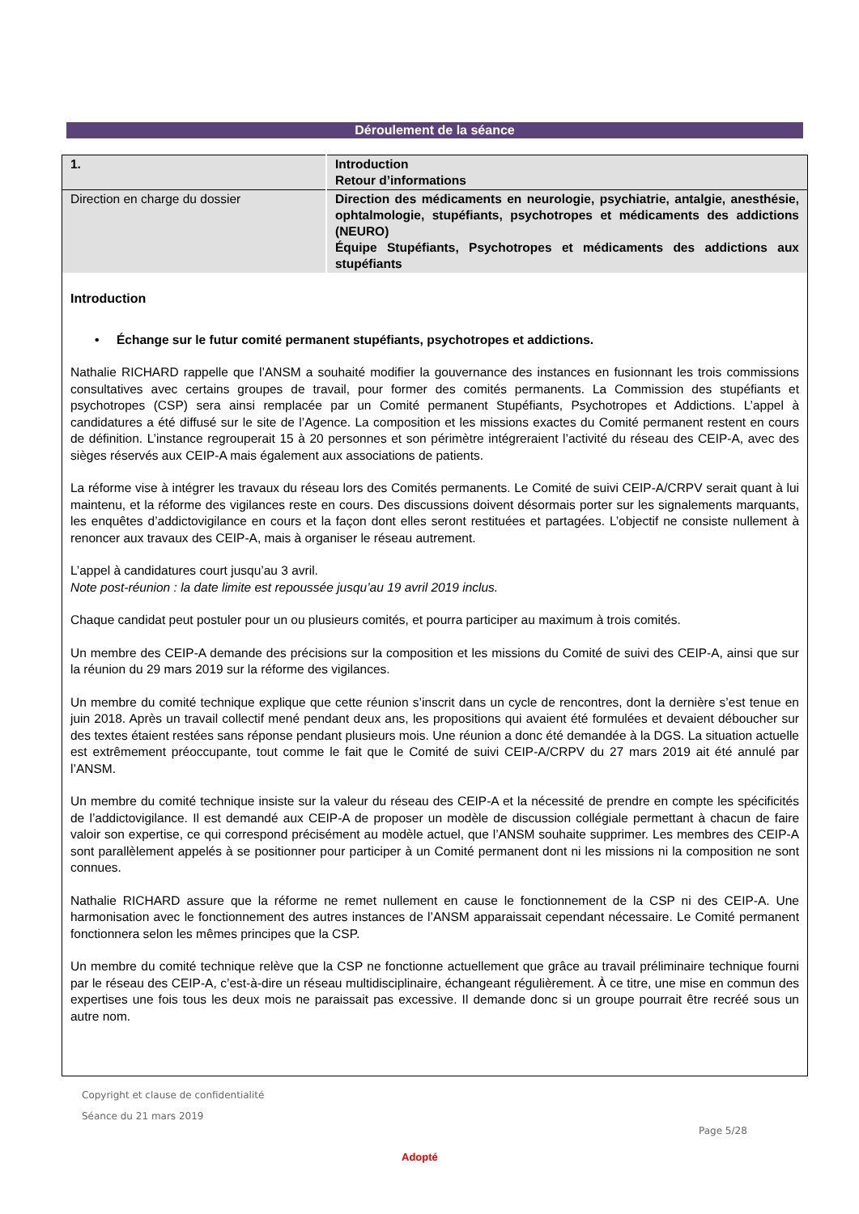Déroulement de la séance
| 1. | Introduction Retour d’informations |
| Direction en charge du dossier | Direction des médicaments en neurologie, psychiatrie, antalgie, anesthésie, ophtalmologie, stupéfiants, psychotropes et médicaments des addictions (NEURO) Équipe Stupéfiants, Psychotropes et médicaments des addictions aux stupéfiants |
Introduction
• Échange sur le futur comité permanent stupéfiants, psychotropes et addictions.
Nathalie RICHARD rappelle que l’ANSM a souhaité modifier la gouvernance des instances en fusionnant les trois commissions consultatives avec certains groupes de travail, pour former des comités permanents. La Commission des stupéfiants et psychotropes (CSP) sera ainsi remplacée par un Comité permanent Stupéfiants, Psychotropes et Addictions. L’appel à candidatures a été diffusé sur le site de l’Agence. La composition et les missions exactes du Comité permanent restent en cours de définition. L’instance regrouperait 15 à 20 personnes et son périmètre intégreraient l’activité du réseau des CEIP-A, avec des sièges réservés aux CEIP-A mais également aux associations de patients.
La réforme vise à intégrer les travaux du réseau lors des Comités permanents. Le Comité de suivi CEIP-A/CRPV serait quant à lui maintenu, et la réforme des vigilances reste en cours. Des discussions doivent désormais porter sur les signalements marquants, les enquêtes d’addictovigilance en cours et la façon dont elles seront restituées et partagées. L’objectif ne consiste nullement à renoncer aux travaux des CEIP-A, mais à organiser le réseau autrement.
L’appel à candidatures court jusqu’au 3 avril.
Note post-réunion : la date limite est repoussée jusqu’au 19 avril 2019 inclus.
Chaque candidat peut postuler pour un ou plusieurs comités, et pourra participer au maximum à trois comités.
Un membre des CEIP-A demande des précisions sur la composition et les missions du Comité de suivi des CEIP-A, ainsi que sur la réunion du 29 mars 2019 sur la réforme des vigilances.
Un membre du comité technique explique que cette réunion s’inscrit dans un cycle de rencontres, dont la dernière s’est tenue en juin 2018. Après un travail collectif mené pendant deux ans, les propositions qui avaient été formulées et devaient déboucher sur des textes étaient restées sans réponse pendant plusieurs mois. Une réunion a donc été demandée à la DGS. La situation actuelle est extrêmement préoccupante, tout comme le fait que le Comité de suivi CEIP-A/CRPV du 27 mars 2019 ait été annulé par l’ANSM.
Un membre du comité technique insiste sur la valeur du réseau des CEIP-A et la nécessité de prendre en compte les spécificités de l’addictovigilance. Il est demandé aux CEIP-A de proposer un modèle de discussion collégiale permettant à chacun de faire valoir son expertise, ce qui correspond précisément au modèle actuel, que l’ANSM souhaite supprimer. Les membres des CEIP-A sont parallèlement appelés à se positionner pour participer à un Comité permanent dont ni les missions ni la composition ne sont connues.
Nathalie RICHARD assure que la réforme ne remet nullement en cause le fonctionnement de la CSP ni des CEIP-A. Une harmonisation avec le fonctionnement des autres instances de l’ANSM apparaissait cependant nécessaire. Le Comité permanent fonctionnera selon les mêmes principes que la CSP.
Un membre du comité technique relève que la CSP ne fonctionne actuellement que grâce au travail préliminaire technique fourni par le réseau des CEIP-A, c’est-à-dire un réseau multidisciplinaire, échangeant régulièrement. À ce titre, une mise en commun des expertises une fois tous les deux mois ne paraissait pas excessive. Il demande donc si un groupe pourrait être recréé sous un autre nom.
Copyright et clause de confidentialité
Séance du 21 mars 2019
Page 5/28
Adopté